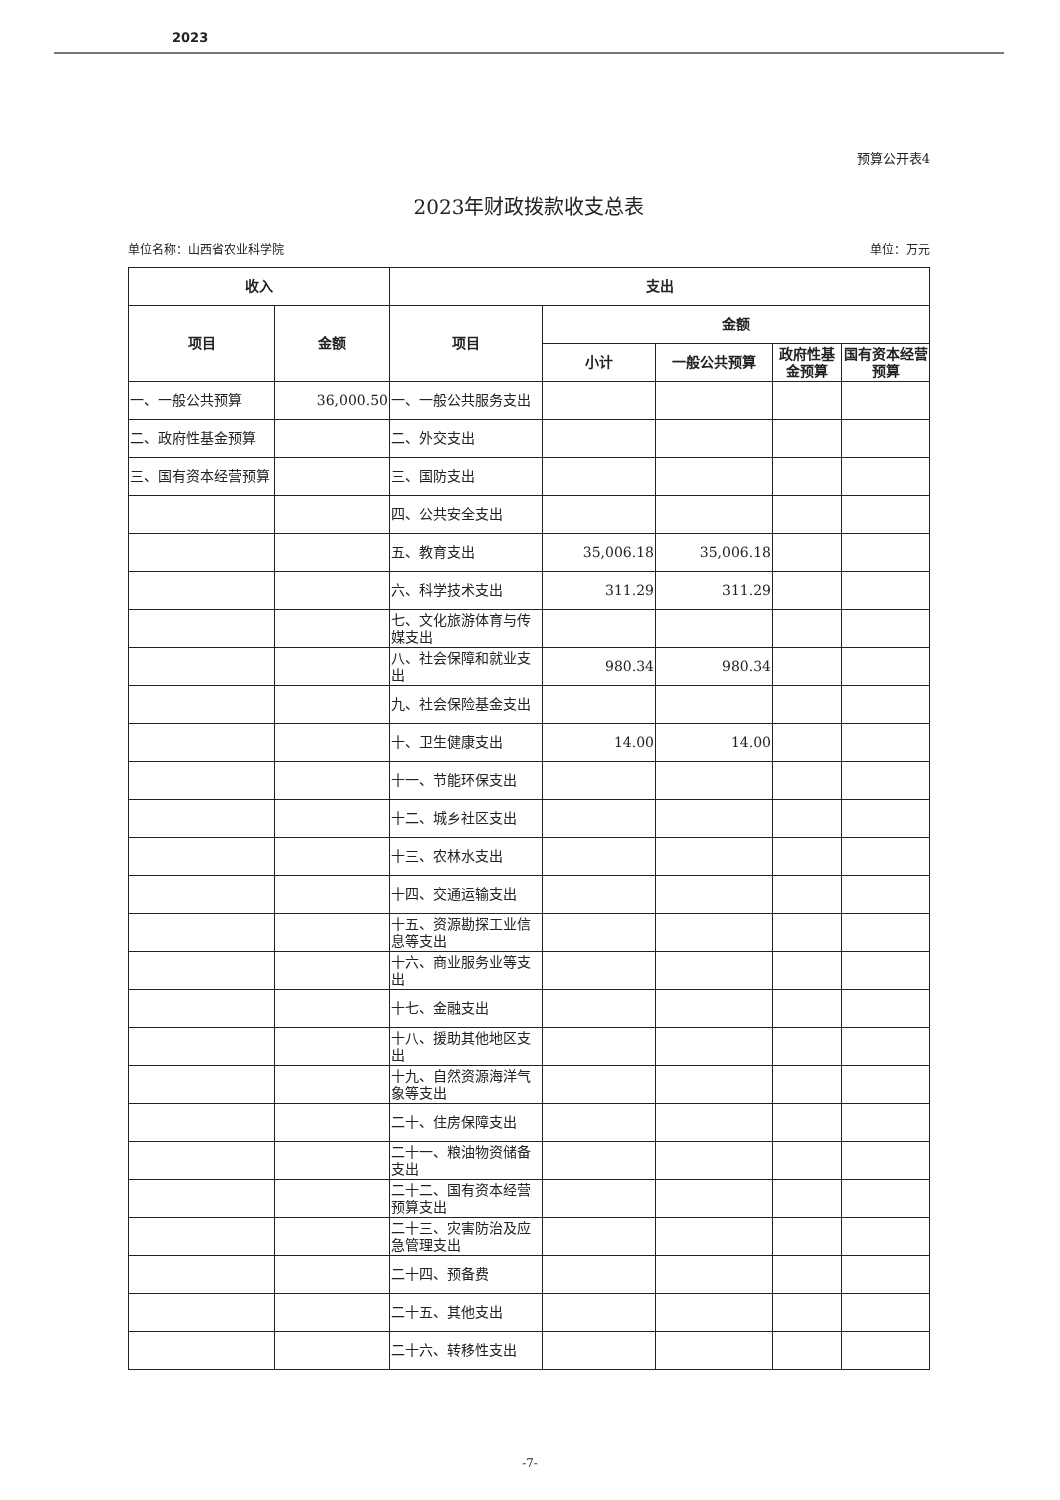2023
预算公开表4
2023年财政拨款收支总表
单位名称：山西省农业科学院 单位：万元
| 收入 | | 支出 | | | | |
| --- | --- | --- | --- | --- | --- | --- |
| 项目 | 金额 | 项目 | 金额 | | | |
| | | | 小计 | 一般公共预算 | 政府性基金预算 | 国有资本经营预算 |
| 一、一般公共预算 | 36,000.50 | 一、一般公共服务支出 | | | | |
| 二、政府性基金预算 | | 二、外交支出 | | | | |
| 三、国有资本经营预算 | | 三、国防支出 | | | | |
| | | 四、公共安全支出 | | | | |
| | | 五、教育支出 | 35,006.18 | 35,006.18 | | |
| | | 六、科学技术支出 | 311.29 | 311.29 | | |
| | | 七、文化旅游体育与传媒支出 | | | | |
| | | 八、社会保障和就业支出 | 980.34 | 980.34 | | |
| | | 九、社会保险基金支出 | | | | |
| | | 十、卫生健康支出 | 14.00 | 14.00 | | |
| | | 十一、节能环保支出 | | | | |
| | | 十二、城乡社区支出 | | | | |
| | | 十三、农林水支出 | | | | |
| | | 十四、交通运输支出 | | | | |
| | | 十五、资源勘探工业信息等支出 | | | | |
| | | 十六、商业服务业等支出 | | | | |
| | | 十七、金融支出 | | | | |
| | | 十八、援助其他地区支出 | | | | |
| | | 十九、自然资源海洋气象等支出 | | | | |
| | | 二十、住房保障支出 | | | | |
| | | 二十一、粮油物资储备支出 | | | | |
| | | 二十二、国有资本经营预算支出 | | | | |
| | | 二十三、灾害防治及应急管理支出 | | | | |
| | | 二十四、预备费 | | | | |
| | | 二十五、其他支出 | | | | |
| | | 二十六、转移性支出 | | | | |
-7-